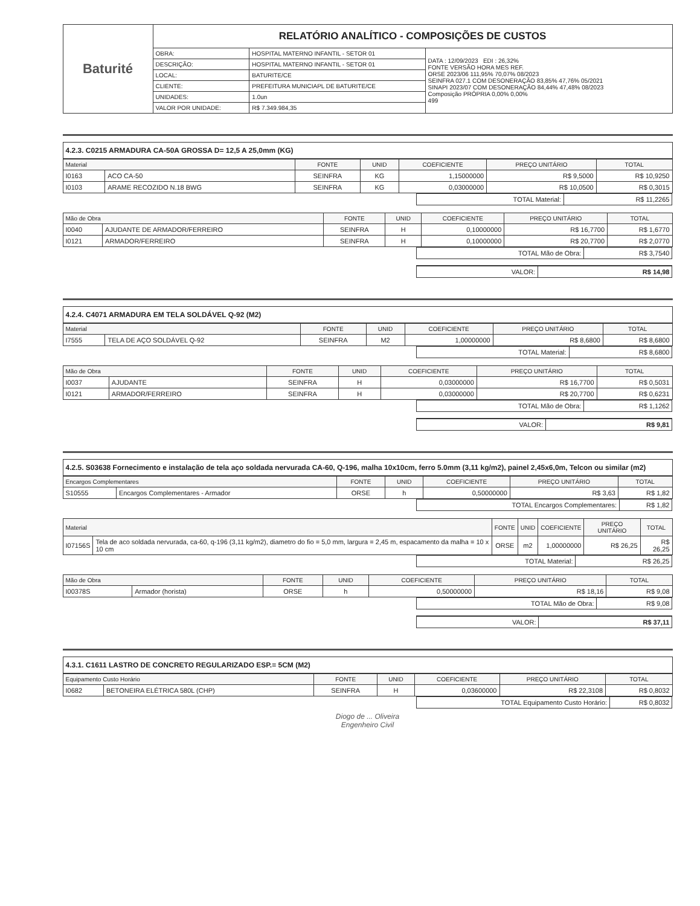| Baturité | RELATÓRIO ANALÍTICO - COMPOSIÇÕES DE CUSTOS | | |
| | OBRA: | HOSPITAL MATERNO INFANTIL - SETOR 01 | DATA : 12/09/2023 EDI : 26,32% FONTE VERSÃO HORA MES REF. ORSE 2023/06 111,95% 70,07% 08/2023 SEINFRA 027.1 COM DESONERAÇÃO 83,85% 47,76% 05/2021 SINAPI 2023/07 COM DESONERAÇÃO 84,44% 47,48% 08/2023 Composição PRÓPRIA 0,00% 0,00% 499 |
| | DESCRIÇÃO: | HOSPITAL MATERNO INFANTIL - SETOR 01 | |
| | LOCAL: | BATURITE/CE | |
| | CLIENTE: | PREFEITURA MUNICIAPL DE BATURITE/CE | |
| | UNIDADES: | 1.0un | |
| | VALOR POR UNIDADE: | R$ 7.349.984,35 | |
4.2.3. C0215 ARMADURA CA-50A GROSSA D= 12,5 A 25,0mm (KG)
| Material | | FONTE | UNID | COEFICIENTE | PREÇO UNITÁRIO | TOTAL |
| --- | --- | --- | --- | --- | --- | --- |
| I0163 | ACO CA-50 | SEINFRA | KG | 1,15000000 | R$ 9,5000 | R$ 10,9250 |
| I0103 | ARAME RECOZIDO N.18 BWG | SEINFRA | KG | 0,03000000 | R$ 10,0500 | R$ 0,3015 |
| TOTAL Material: | R$ 11,2265 |
| Mão de Obra | | FONTE | UNID | COEFICIENTE | PREÇO UNITÁRIO | TOTAL |
| --- | --- | --- | --- | --- | --- | --- |
| I0040 | AJUDANTE DE ARMADOR/FERREIRO | SEINFRA | H | 0,10000000 | R$ 16,7700 | R$ 1,6770 |
| I0121 | ARMADOR/FERREIRO | SEINFRA | H | 0,10000000 | R$ 20,7700 | R$ 2,0770 |
| TOTAL Mão de Obra: | R$ 3,7540 |
| VALOR: | R$ 14,98 |
4.2.4. C4071 ARMADURA EM TELA SOLDÁVEL Q-92 (M2)
| Material | | FONTE | UNID | COEFICIENTE | PREÇO UNITÁRIO | TOTAL |
| --- | --- | --- | --- | --- | --- | --- |
| I7555 | TELA DE AÇO SOLDÁVEL Q-92 | SEINFRA | M2 | 1,00000000 | R$ 8,6800 | R$ 8,6800 |
| TOTAL Material: | R$ 8,6800 |
| Mão de Obra | | FONTE | UNID | COEFICIENTE | PREÇO UNITÁRIO | TOTAL |
| --- | --- | --- | --- | --- | --- | --- |
| I0037 | AJUDANTE | SEINFRA | H | 0,03000000 | R$ 16,7700 | R$ 0,5031 |
| I0121 | ARMADOR/FERREIRO | SEINFRA | H | 0,03000000 | R$ 20,7700 | R$ 0,6231 |
| TOTAL Mão de Obra: | R$ 1,1262 |
| VALOR: | R$ 9,81 |
4.2.5. S03638 Fornecimento e instalação de tela aço soldada nervurada CA-60, Q-196, malha 10x10cm, ferro 5.0mm (3,11 kg/m2), painel 2,45x6,0m, Telcon ou similar (m2)
| Encargos Complementares | | FONTE | UNID | COEFICIENTE | PREÇO UNITÁRIO | TOTAL |
| --- | --- | --- | --- | --- | --- | --- |
| S10555 | Encargos Complementares - Armador | ORSE | h | 0,50000000 | R$ 3,63 | R$ 1,82 |
| TOTAL Encargos Complementares: | R$ 1,82 |
| Material | | FONTE | UNID | COEFICIENTE | PREÇO UNITÁRIO | TOTAL |
| --- | --- | --- | --- | --- | --- | --- |
| I07156S | Tela de aco soldada nervurada, ca-60, q-196 (3,11 kg/m2), diametro do fio = 5,0 mm, largura = 2,45 m, espacamento da malha = 10 x 10 cm | ORSE | m2 | 1,00000000 | R$ 26,25 | R$ 26,25 |
| TOTAL Material: | R$ 26,25 |
| Mão de Obra | | FONTE | UNID | COEFICIENTE | PREÇO UNITÁRIO | TOTAL |
| --- | --- | --- | --- | --- | --- | --- |
| I00378S | Armador (horista) | ORSE | h | 0,50000000 | R$ 18,16 | R$ 9,08 |
| TOTAL Mão de Obra: | R$ 9,08 |
| VALOR: | R$ 37,11 |
4.3.1. C1611 LASTRO DE CONCRETO REGULARIZADO ESP.= 5CM (M2)
| Equipamento Custo Horário | | FONTE | UNID | COEFICIENTE | PREÇO UNITÁRIO | TOTAL |
| --- | --- | --- | --- | --- | --- | --- |
| I0682 | BETONEIRA ELÉTRICA 580L (CHP) | SEINFRA | H | 0,03600000 | R$ 22,3108 | R$ 0,8032 |
| TOTAL Equipamento Custo Horário: | R$ 0,8032 |
Diogo de ... Oliveira
Engenheiro Civil